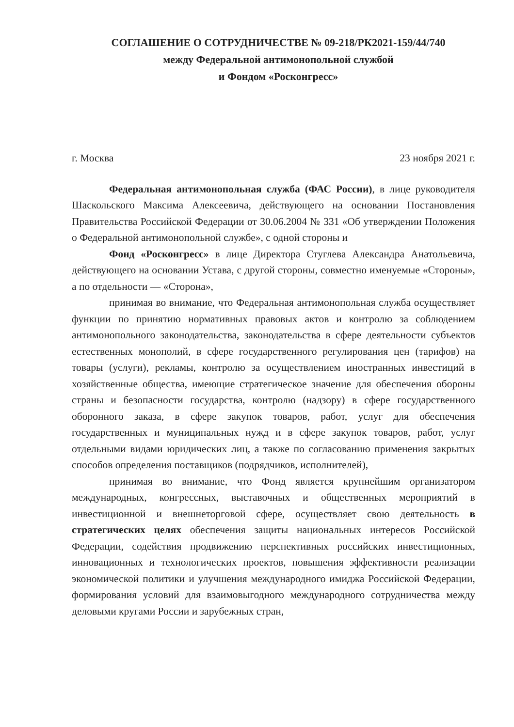СОГЛАШЕНИЕ О СОТРУДНИЧЕСТВЕ № 09-218/РК2021-159/44/740
между Федеральной антимонопольной службой
и Фондом «Росконгресс»
г. Москва 23 ноября 2021 г.
Федеральная антимонопольная служба (ФАС России), в лице руководителя Шаскольского Максима Алексеевича, действующего на основании Постановления Правительства Российской Федерации от 30.06.2004 № 331 «Об утверждении Положения о Федеральной антимонопольной службе», с одной стороны и
Фонд «Росконгресс» в лице Директора Стуглева Александра Анатольевича, действующего на основании Устава, с другой стороны, совместно именуемые «Стороны», а по отдельности — «Сторона»,
принимая во внимание, что Федеральная антимонопольная служба осуществляет функции по принятию нормативных правовых актов и контролю за соблюдением антимонопольного законодательства, законодательства в сфере деятельности субъектов естественных монополий, в сфере государственного регулирования цен (тарифов) на товары (услуги), рекламы, контролю за осуществлением иностранных инвестиций в хозяйственные общества, имеющие стратегическое значение для обеспечения обороны страны и безопасности государства, контролю (надзору) в сфере государственного оборонного заказа, в сфере закупок товаров, работ, услуг для обеспечения государственных и муниципальных нужд и в сфере закупок товаров, работ, услуг отдельными видами юридических лиц, а также по согласованию применения закрытых способов определения поставщиков (подрядчиков, исполнителей),
принимая во внимание, что Фонд является крупнейшим организатором международных, конгрессных, выставочных и общественных мероприятий в инвестиционной и внешнеторговой сфере, осуществляет свою деятельность в стратегических целях обеспечения защиты национальных интересов Российской Федерации, содействия продвижению перспективных российских инвестиционных, инновационных и технологических проектов, повышения эффективности реализации экономической политики и улучшения международного имиджа Российской Федерации, формирования условий для взаимовыгодного международного сотрудничества между деловыми кругами России и зарубежных стран,